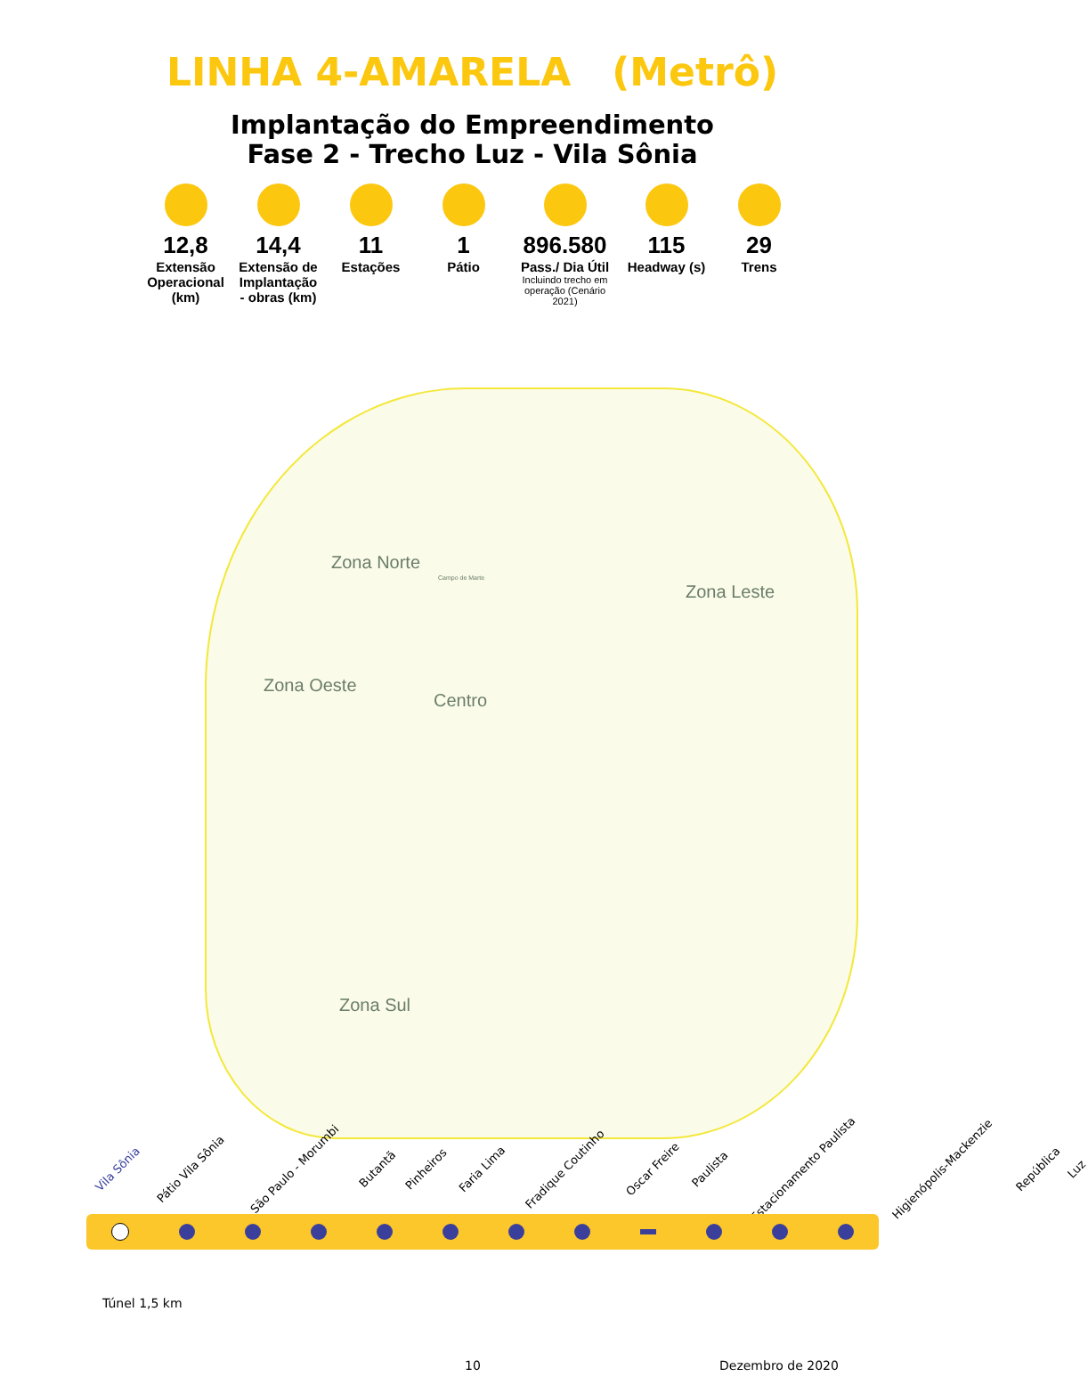LINHA 4-AMARELA (Metrô)
Implantação do Empreendimento
Fase 2 - Trecho Luz - Vila Sônia
12,8
Extensão Operacional (km)
14,4
Extensão de Implantação - obras (km)
11
Estações
1
Pátio
896.580
Pass./ Dia Útil
Incluindo trecho em operação (Cenário 2021)
115
Headway (s)
29
Trens
Zona Norte
Campo de Marte
Zona Leste
Zona Oeste
Centro
Zona Sul
Vila Sônia Pátio Vila Sônia São Paulo - Morumbi Butantã Pinheiros Faria Lima Fradique Coutinho Oscar Freire Paulista Estacionamento Paulista Higienópolis-Mackenzie República Luz
Túnel 1,5 km
10 Dezembro de 2020